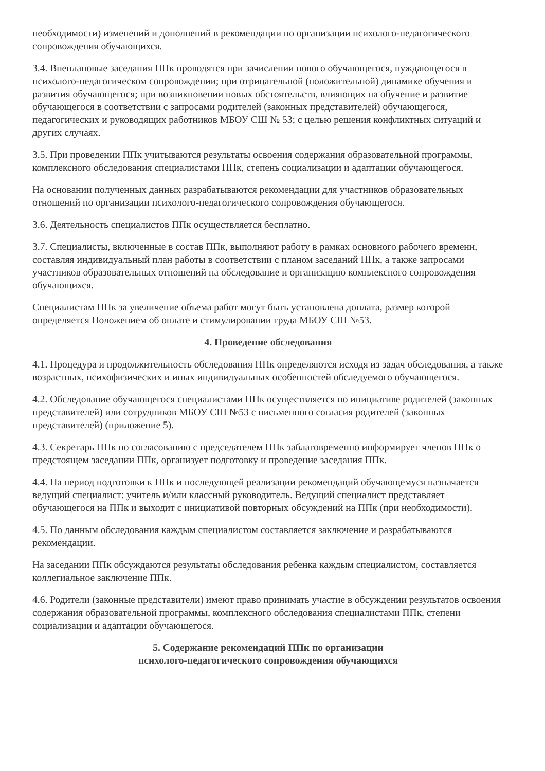необходимости) изменений и дополнений в рекомендации по организации психолого-педагогического сопровождения обучающихся.
3.4. Внеплановые заседания ППк проводятся при зачислении нового обучающегося, нуждающегося в психолого-педагогическом сопровождении; при отрицательной (положительной) динамике обучения и развития обучающегося; при возникновении новых обстоятельств, влияющих на обучение и развитие обучающегося в соответствии с запросами родителей (законных представителей) обучающегося, педагогических и руководящих работников МБОУ СШ № 53; с целью решения конфликтных ситуаций и других случаях.
3.5. При проведении ППк учитываются результаты освоения содержания образовательной программы, комплексного обследования специалистами ППк, степень социализации и адаптации обучающегося.
На основании полученных данных разрабатываются рекомендации для участников образовательных отношений по организации психолого-педагогического сопровождения обучающегося.
3.6. Деятельность специалистов ППк осуществляется бесплатно.
3.7. Специалисты, включенные в состав ППк, выполняют работу в рамках основного рабочего времени, составляя индивидуальный план работы в соответствии с планом заседаний ППк, а также запросами участников образовательных отношений на обследование и организацию комплексного сопровождения обучающихся.
Специалистам ППк за увеличение объема работ могут быть установлена доплата, размер которой определяется Положением об оплате и стимулировании труда МБОУ СШ №53.
4. Проведение обследования
4.1. Процедура и продолжительность обследования ППк определяются исходя из задач обследования, а также возрастных, психофизических и иных индивидуальных особенностей обследуемого обучающегося.
4.2. Обследование обучающегося специалистами ППк осуществляется по инициативе родителей (законных представителей) или сотрудников МБОУ СШ №53 с письменного согласия родителей (законных представителей) (приложение 5).
4.3. Секретарь ППк по согласованию с председателем ППк заблаговременно информирует членов ППк о предстоящем заседании ППк, организует подготовку и проведение заседания ППк.
4.4. На период подготовки к ППк и последующей реализации рекомендаций обучающемуся назначается ведущий специалист: учитель и/или классный руководитель. Ведущий специалист представляет обучающегося на ППк и выходит с инициативой повторных обсуждений на ППк (при необходимости).
4.5. По данным обследования каждым специалистом составляется заключение и разрабатываются рекомендации.
На заседании ППк обсуждаются результаты обследования ребенка каждым специалистом, составляется коллегиальное заключение ППк.
4.6. Родители (законные представители) имеют право принимать участие в обсуждении результатов освоения содержания образовательной программы, комплексного обследования специалистами ППк, степени социализации и адаптации обучающегося.
5. Содержание рекомендаций ППк по организации
психолого-педагогического сопровождения обучающихся